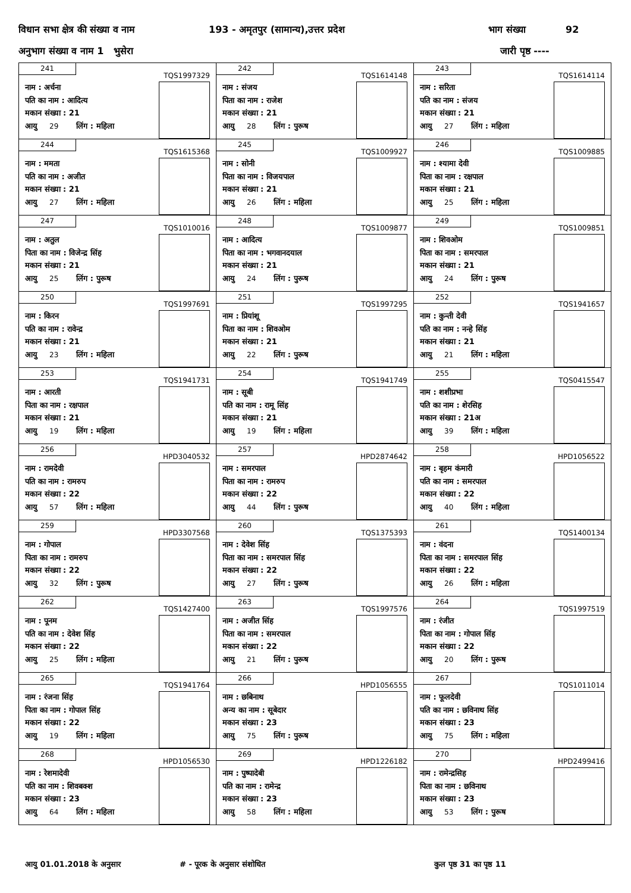विधान सभा क्षेत्र की संख्या व नाम 193 - अमृतपुर (सामान्य),उत्तर प्रदेश भाग संख्या 92
अनुभाग संख्या व नाम 1 भुसेरा जारी पृष्ठ ----
| 241 TQS1997329 नाम : अर्चना पति का नाम : आदित्य मकान संख्या : 21 आयु 29 लिंग : महिला | 242 TQS1614148 नाम : संजय पिता का नाम : राजेश मकान संख्या : 21 आयु 28 लिंग : पुरूष | 243 TQS1614114 नाम : सरिता पति का नाम : संजय मकान संख्या : 21 आयु 27 लिंग : महिला |
| 244 TQS1615368 नाम : ममता पति का नाम : अजीत मकान संख्या : 21 आयु 27 लिंग : महिला | 245 TQS1009927 नाम : सोनी पिता का नाम : विजयपाल मकान संख्या : 21 आयु 26 लिंग : महिला | 246 TQS1009885 नाम : श्यामा देवी पिता का नाम : रक्षपाल मकान संख्या : 21 आयु 25 लिंग : महिला |
| 247 TQS1010016 नाम : अतुल पिता का नाम : विजेन्द्र सिंह मकान संख्या : 21 आयु 25 लिंग : पुरूष | 248 TQS1009877 नाम : आदित्य पिता का नाम : भगवानदयाल मकान संख्या : 21 आयु 24 लिंग : पुरूष | 249 TQS1009851 नाम : शिवओम पिता का नाम : समरपाल मकान संख्या : 21 आयु 24 लिंग : पुरूष |
| 250 TQS1997691 नाम : किरन पति का नाम : रावेन्द्र मकान संख्या : 21 आयु 23 लिंग : महिला | 251 TQS1997295 नाम : प्रियांशू पिता का नाम : शिवओम मकान संख्या : 21 आयु 22 लिंग : पुरूष | 252 TQS1941657 नाम : कुन्ती देवी पति का नाम : नन्हे सिंह मकान संख्या : 21 आयु 21 लिंग : महिला |
| 253 TQS1941731 नाम : आरती पिता का नाम : रक्षपाल मकान संख्या : 21 आयु 19 लिंग : महिला | 254 TQS1941749 नाम : सूबी पति का नाम : रामू सिंह मकान संख्या : 21 आयु 19 लिंग : महिला | 255 TQS0415547 नाम : शशीप्रभा पति का नाम : शेरसिह मकान संख्या : 21अ आयु 39 लिंग : महिला |
| 256 HPD3040532 नाम : रामदेवी पति का नाम : रामरुप मकान संख्या : 22 आयु 57 लिंग : महिला | 257 HPD2874642 नाम : समरपाल पिता का नाम : रामरुप मकान संख्या : 22 आयु 44 लिंग : पुरूष | 258 HPD1056522 नाम : बृहम कंमारी पति का नाम : समरपाल मकान संख्या : 22 आयु 40 लिंग : महिला |
| 259 HPD3307568 नाम : गोपाल पिता का नाम : रामरुप मकान संख्या : 22 आयु 32 लिंग : पुरूष | 260 TQS1375393 नाम : देवेश सिंह पिता का नाम : समरपाल सिंह मकान संख्या : 22 आयु 27 लिंग : पुरूष | 261 TQS1400134 नाम : वंदना पिता का नाम : समरपाल सिंह मकान संख्या : 22 आयु 26 लिंग : महिला |
| 262 TQS1427400 नाम : पूनम पति का नाम : देवेश सिंह मकान संख्या : 22 आयु 25 लिंग : महिला | 263 TQS1997576 नाम : अजीत सिंह पिता का नाम : समरपाल मकान संख्या : 22 आयु 21 लिंग : पुरूष | 264 TQS1997519 नाम : रंजीत पिता का नाम : गोपाल सिंह मकान संख्या : 22 आयु 20 लिंग : पुरूष |
| 265 TQS1941764 नाम : रंजना सिंह पिता का नाम : गोपाल सिंह मकान संख्या : 22 आयु 19 लिंग : महिला | 266 HPD1056555 नाम : छबिनाथ अन्य का नाम : सूबेदार मकान संख्या : 23 आयु 75 लिंग : पुरूष | 267 TQS1011014 नाम : फूलदेवी पति का नाम : छविनाथ सिंह मकान संख्या : 23 आयु 75 लिंग : महिला |
| 268 HPD1056530 नाम : रेशमादेवी पति का नाम : शिवबक्श मकान संख्या : 23 आयु 64 लिंग : महिला | 269 HPD1226182 नाम : पुष्पादेबी पति का नाम : रामेन्द्र मकान संख्या : 23 आयु 58 लिंग : महिला | 270 HPD2499416 नाम : रामेन्द्रसिह पिता का नाम : छविनाथ मकान संख्या : 23 आयु 53 लिंग : पुरूष |
आयु 01.01.2018 के अनुसार # - पूरक के अनुसार संशोधित कुल पृष्ठ 31 का पृष्ठ 11